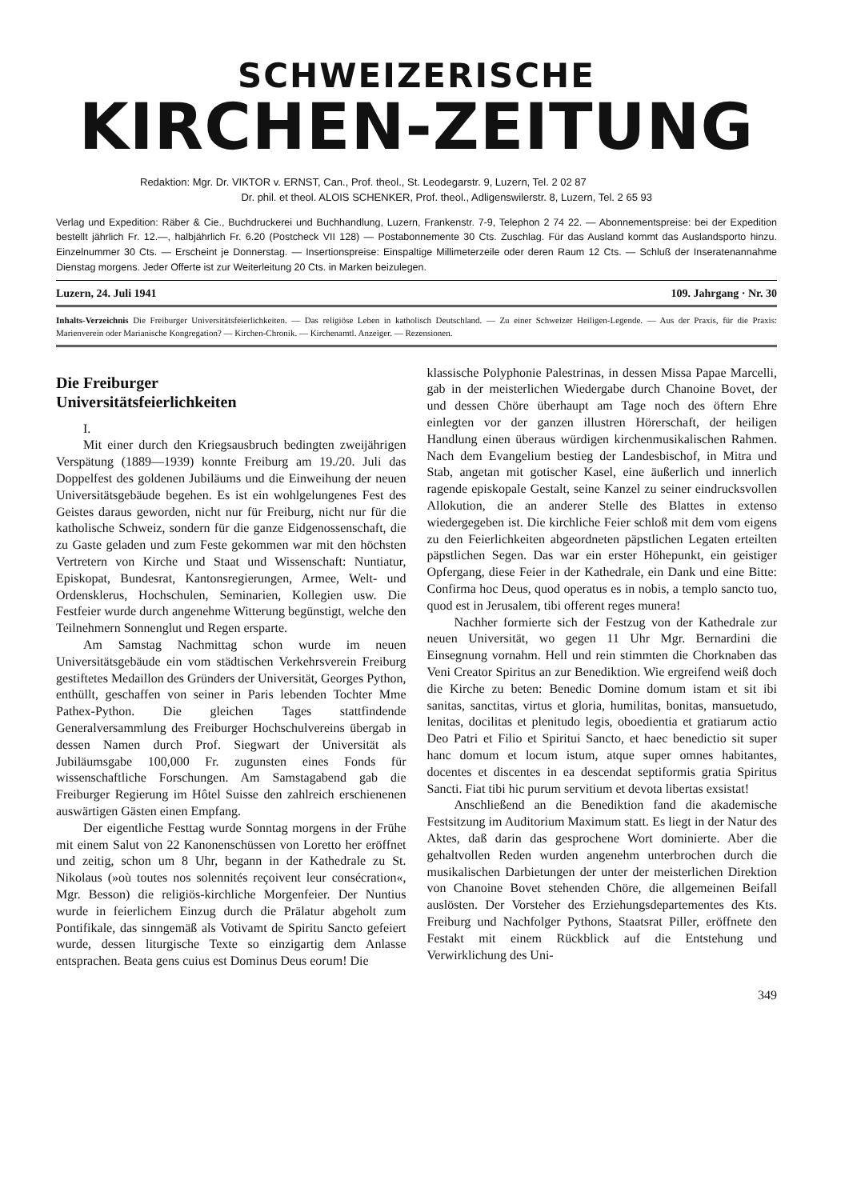SCHWEIZERISCHE
KIRCHEN-ZEITUNG
Redaktion: Mgr. Dr. VIKTOR v. ERNST, Can., Prof. theol., St. Leodegarstr. 9, Luzern, Tel. 2 02 87
Dr. phil. et theol. ALOIS SCHENKER, Prof. theol., Adligenswilerstr. 8, Luzern, Tel. 2 65 93
Verlag und Expedition: Räber & Cie., Buchdruckerei und Buchhandlung, Luzern, Frankenstr. 7-9, Telephon 2 74 22. — Abonnementspreise: bei der Expedition bestellt jährlich Fr. 12.—, halbjährlich Fr. 6.20 (Postcheck VII 128) — Postabonnemente 30 Cts. Zuschlag. Für das Ausland kommt das Auslandsporto hinzu. Einzelnummer 30 Cts. — Erscheint je Donnerstag. — Insertionspreise: Einspaltige Millimeterzeile oder deren Raum 12 Cts. — Schluß der Inseratenannahme Dienstag morgens. Jeder Offerte ist zur Weiterleitung 20 Cts. in Marken beizulegen.
Luzern, 24. Juli 1941 109. Jahrgang · Nr. 30
Inhalts-Verzeichnis Die Freiburger Universitätsfeierlichkeiten. — Das religiöse Leben in katholisch Deutschland. — Zu einer Schweizer Heiligen-Legende. — Aus der Praxis, für die Praxis: Marienverein oder Marianische Kongregation? — Kirchen-Chronik. — Kirchenamtl. Anzeiger. — Rezensionen.
Die Freiburger
Universitätsfeierlichkeiten
I.
Mit einer durch den Kriegsausbruch bedingten zweijährigen Verspätung (1889—1939) konnte Freiburg am 19./20. Juli das Doppelfest des goldenen Jubiläums und die Einweihung der neuen Universitätsgebäude begehen. Es ist ein wohlgelungenes Fest des Geistes daraus geworden, nicht nur für Freiburg, nicht nur für die katholische Schweiz, sondern für die ganze Eidgenossenschaft, die zu Gaste geladen und zum Feste gekommen war mit den höchsten Vertretern von Kirche und Staat und Wissenschaft: Nuntiatur, Episkopat, Bundesrat, Kantonsregierungen, Armee, Welt- und Ordensklerus, Hochschulen, Seminarien, Kollegien usw. Die Festfeier wurde durch angenehme Witterung begünstigt, welche den Teilnehmern Sonnenglut und Regen ersparte.
Am Samstag Nachmittag schon wurde im neuen Universitätsgebäude ein vom städtischen Verkehrsverein Freiburg gestiftetes Medaillon des Gründers der Universität, Georges Python, enthüllt, geschaffen von seiner in Paris lebenden Tochter Mme Pathex-Python. Die gleichen Tages stattfindende Generalversammlung des Freiburger Hochschulvereins übergab in dessen Namen durch Prof. Siegwart der Universität als Jubiläumsgabe 100,000 Fr. zugunsten eines Fonds für wissenschaftliche Forschungen. Am Samstagabend gab die Freiburger Regierung im Hôtel Suisse den zahlreich erschienenen auswärtigen Gästen einen Empfang.
Der eigentliche Festtag wurde Sonntag morgens in der Frühe mit einem Salut von 22 Kanonenschüssen von Loretto her eröffnet und zeitig, schon um 8 Uhr, begann in der Kathedrale zu St. Nikolaus (»où toutes nos solennités reçoivent leur consécration«, Mgr. Besson) die religiös-kirchliche Morgenfeier. Der Nuntius wurde in feierlichem Einzug durch die Prälatur abgeholt zum Pontifikale, das sinngemäß als Votivamt de Spiritu Sancto gefeiert wurde, dessen liturgische Texte so einzigartig dem Anlasse entsprachen. Beata gens cuius est Dominus Deus eorum! Die
klassische Polyphonie Palestrinas, in dessen Missa Papae Marcelli, gab in der meisterlichen Wiedergabe durch Chanoine Bovet, der und dessen Chöre überhaupt am Tage noch des öftern Ehre einlegten vor der ganzen illustren Hörerschaft, der heiligen Handlung einen überaus würdigen kirchenmusikalischen Rahmen. Nach dem Evangelium bestieg der Landesbischof, in Mitra und Stab, angetan mit gotischer Kasel, eine äußerlich und innerlich ragende episkopale Gestalt, seine Kanzel zu seiner eindrucksvollen Allokution, die an anderer Stelle des Blattes in extenso wiedergegeben ist. Die kirchliche Feier schloß mit dem vom eigens zu den Feierlichkeiten abgeordneten päpstlichen Legaten erteilten päpstlichen Segen. Das war ein erster Höhepunkt, ein geistiger Opfergang, diese Feier in der Kathedrale, ein Dank und eine Bitte: Confirma hoc Deus, quod operatus es in nobis, a templo sancto tuo, quod est in Jerusalem, tibi offerent reges munera!
Nachher formierte sich der Festzug von der Kathedrale zur neuen Universität, wo gegen 11 Uhr Mgr. Bernardini die Einsegnung vornahm. Hell und rein stimmten die Chorknaben das Veni Creator Spiritus an zur Benediktion. Wie ergreifend weiß doch die Kirche zu beten: Benedic Domine domum istam et sit ibi sanitas, sanctitas, virtus et gloria, humilitas, bonitas, mansuetudo, lenitas, docilitas et plenitudo legis, oboedientia et gratiarum actio Deo Patri et Filio et Spiritui Sancto, et haec benedictio sit super hanc domum et locum istum, atque super omnes habitantes, docentes et discentes in ea descendat septiformis gratia Spiritus Sancti. Fiat tibi hic purum servitium et devota libertas exsistat!
Anschließend an die Benediktion fand die akademische Festsitzung im Auditorium Maximum statt. Es liegt in der Natur des Aktes, daß darin das gesprochene Wort dominierte. Aber die gehaltvollen Reden wurden angenehm unterbrochen durch die musikalischen Darbietungen der unter der meisterlichen Direktion von Chanoine Bovet stehenden Chöre, die allgemeinen Beifall auslösten. Der Vorsteher des Erziehungsdepartementes des Kts. Freiburg und Nachfolger Pythons, Staatsrat Piller, eröffnete den Festakt mit einem Rückblick auf die Entstehung und Verwirklichung des Uni-
349